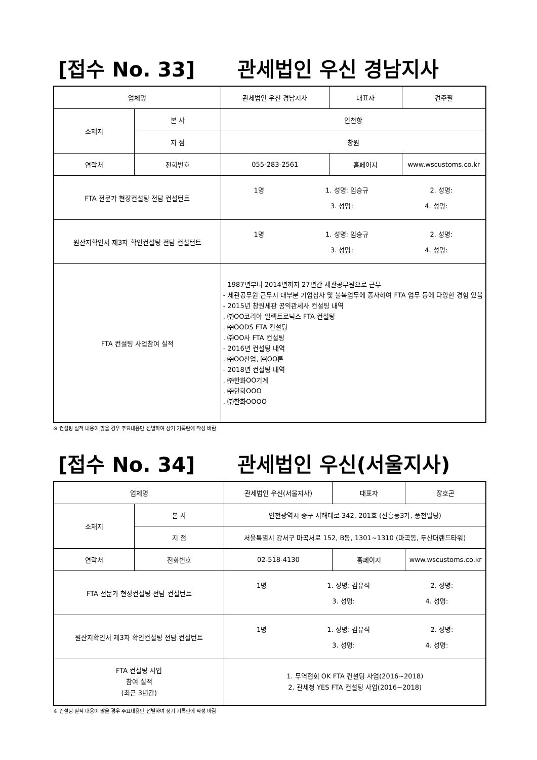[접수 No. 33] 관세법인 우신 경남지사
| 업체명 | | 관세법인 우신 경남지사 | 대표자 | 견주필 |
| 소재지 | 본 사 | 인천항 | | |
| | 지 점 | 창원 | | |
| 연락처 | 전화번호 | 055-283-2561 | 홈페이지 | www.wscustoms.co.kr |
| FTA 전문가 현장컨설팅 전담 컨설턴트 | | 1명 1. 성명: 임승규 2. 성명: 3. 성명: 4. 성명: | | |
| 원산지확인서 제3자 확인컨설팅 전담 컨설턴트 | | 1명 1. 성명: 임승규 2. 성명: 3. 성명: 4. 성명: | | |
| FTA 컨설팅 사업참여 실적 | | - 1987년부터 2014년까지 27년간 세관공무원으로 근무 - 세관공무원 근무시 대부분 기업심사 및 불복업무에 종사하여 FTA 업무 등에 다양한 경험 있음 - 2015년 창원세관 공익관세사 컨설팅 내역 . ㈜OO코리아 일렉트로닉스 FTA 컨설팅 . ㈜OODS FTA 컨설팅 . ㈜OO사 FTA 컨설팅 - 2016년 컨설팅 내역 . ㈜OO산업, ㈜OO론 - 2018년 컨설팅 내역 . ㈜한화OO기계 . ㈜한화OOO . ㈜한화OOOO | | |
※ 컨설팅 실적 내용이 많을 경우 주요내용만 선별하여 상기 기록란에 작성 바람
[접수 No. 34] 관세법인 우신(서울지사)
| 업체명 | | 관세법인 우신(서울지사) | 대표자 | 장호곤 |
| 소재지 | 본 사 | 인천광역시 중구 서해대로 342, 201호 (신흥동3가, 풍천빌딩) | | |
| | 지 점 | 서울특별시 강서구 마곡서로 152, B동, 1301~1310 (마곡동, 두산더랜드타워) | | |
| 연락처 | 전화번호 | 02-518-4130 | 홈페이지 | www.wscustoms.co.kr |
| FTA 전문가 현장컨설팅 전담 컨설턴트 | | 1명 1. 성명: 김유석 2. 성명: 3. 성명: 4. 성명: | | |
| 원산지확인서 제3자 확인컨설팅 전담 컨설턴트 | | 1명 1. 성명: 김유석 2. 성명: 3. 성명: 4. 성명: | | |
| FTA 컨설팅 사업 참여 실적 (최근 3년간) | | 1. 무역협회 OK FTA 컨설팅 사업(2016~2018) 2. 관세청 YES FTA 컨설팅 사업(2016~2018) | | |
※ 컨설팅 실적 내용이 많을 경우 주요내용만 선별하여 상기 기록란에 작성 바람